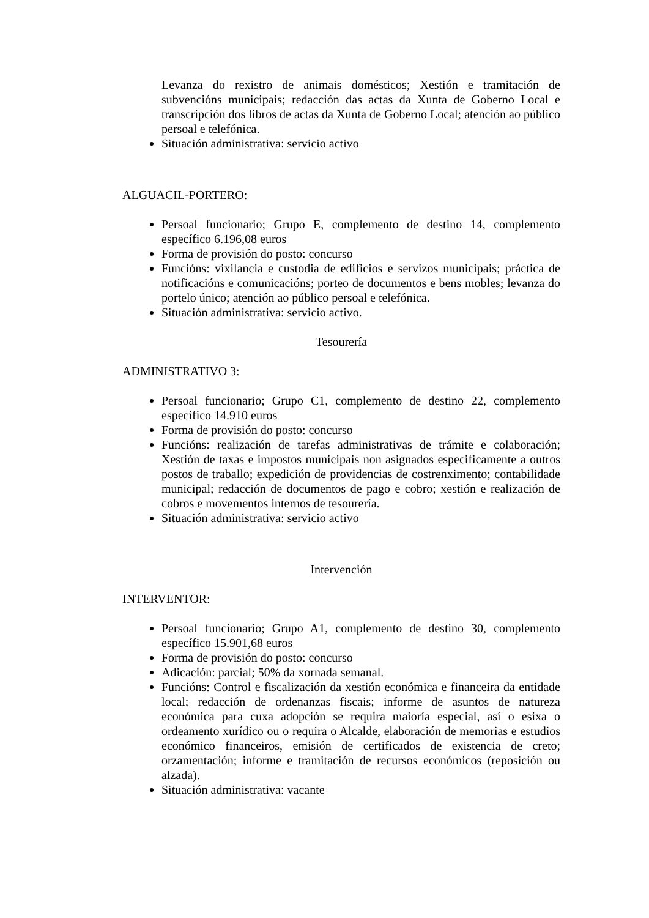Levanza do rexistro de animais domésticos; Xestión e tramitación de subvencións municipais; redacción das actas da Xunta de Goberno Local e transcripción dos libros de actas da Xunta de Goberno Local; atención ao público persoal e telefónica.
Situación administrativa: servicio activo
ALGUACIL-PORTERO:
Persoal funcionario; Grupo E, complemento de destino 14, complemento específico 6.196,08 euros
Forma de provisión do posto: concurso
Funcións: vixilancia e custodia de edificios e servizos municipais; práctica de notificacións e comunicacións; porteo de documentos e bens mobles; levanza do portelo único; atención ao público persoal e telefónica.
Situación administrativa: servicio activo.
Tesourería
ADMINISTRATIVO 3:
Persoal funcionario; Grupo C1, complemento de destino 22, complemento específico 14.910 euros
Forma de provisión do posto: concurso
Funcións: realización de tarefas administrativas de trámite e colaboración; Xestión de taxas e impostos municipais non asignados especificamente a outros postos de traballo; expedición de providencias de costrenximento; contabilidade municipal; redacción de documentos de pago e cobro; xestión e realización de cobros e movementos internos de tesourería.
Situación administrativa: servicio activo
Intervención
INTERVENTOR:
Persoal funcionario; Grupo A1, complemento de destino 30, complemento específico 15.901,68 euros
Forma de provisión do posto: concurso
Adicación: parcial; 50% da xornada semanal.
Funcións: Control e fiscalización da xestión económica e financeira da entidade local; redacción de ordenanzas fiscais; informe de asuntos de natureza económica para cuxa adopción se requira maioría especial, así o esixa o ordeamento xurídico ou o requira o Alcalde, elaboración de memorias e estudios económico financeiros, emisión de certificados de existencia de creto; orzamentación; informe e tramitación de recursos económicos (reposición ou alzada).
Situación administrativa: vacante